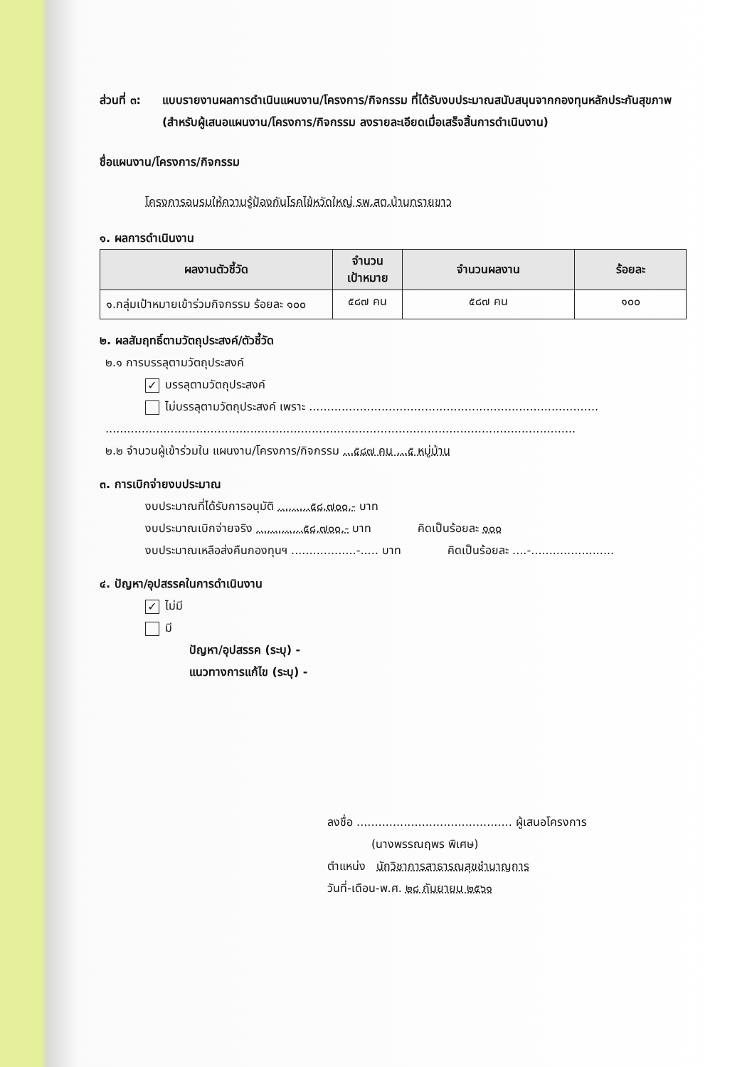ส่วนที่ ๓:
แบบรายงานผลการดำเนินแผนงาน/โครงการ/กิจกรรม ที่ได้รับงบประมาณสนับสนุนจากกองทุนหลักประกันสุขภาพ (สำหรับผู้เสนอแผนงาน/โครงการ/กิจกรรม ลงรายละเอียดเมื่อเสร็จสิ้นการดำเนินงาน)
ชื่อแผนงาน/โครงการ/กิจกรรม
โครงการอบรมให้ความรู้ป้องกันโรคไข้หวัดใหญ่ รพ.สต.บ้านทรายขาว
๑. ผลการดำเนินงาน
| ผลงานตัวชี้วัด | จำนวน เป้าหมาย | จำนวนผลงาน | ร้อยละ |
| --- | --- | --- | --- |
| ๑.กลุ่มเป้าหมายเข้าร่วมกิจกรรม ร้อยละ ๑๐๐ | ๕๘๗ คน | ๕๘๗ คน | ๑๐๐ |
๒. ผลสัมฤทธิ์ตามวัตถุประสงค์/ตัวชี้วัด
๒.๑ การบรรลุตามวัตถุประสงค์
✓ บรรลุตามวัตถุประสงค์
ไม่บรรลุตามวัตถุประสงค์ เพราะ ................................................................................
..................................................................................................................................
๒.๒ จำนวนผู้เข้าร่วมใน แผนงาน/โครงการ/กิจกรรม ...๕๘๗ คน ...๕ หมู่บ้าน
๓. การเบิกจ่ายงบประมาณ
งบประมาณที่ได้รับการอนุมัติ .........๕๘,๗๐๐.- บาท
งบประมาณเบิกจ่ายจริง .............๕๘,๗๐๐.- บาท คิดเป็นร้อยละ ๑๐๐
งบประมาณเหลือส่งคืนกองทุนฯ ..................-..... บาท คิดเป็นร้อยละ ....-.......................
๔. ปัญหา/อุปสรรคในการดำเนินงาน
✓ ไม่มี
มี
ปัญหา/อุปสรรค (ระบุ) -
แนวทางการแก้ไข (ระบุ) -
ลงชื่อ ........................................... ผู้เสนอโครงการ
(นางพรรณฤพร พิเศษ)
ตำแหน่ง นักวิชาการสาธารณสุขชำนาญการ
วันที่-เดือน-พ.ศ. ๒๘ กันยายน ๒๕๖๑